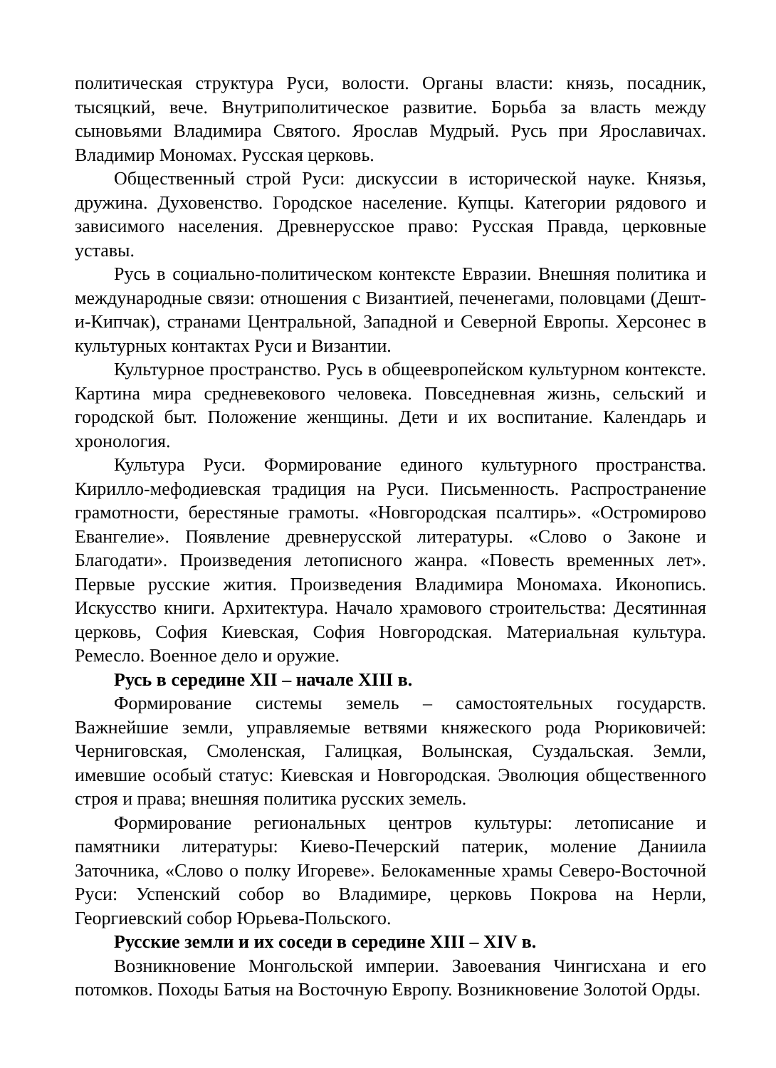политическая структура Руси, волости. Органы власти: князь, посадник, тысяцкий, вече. Внутриполитическое развитие. Борьба за власть между сыновьями Владимира Святого. Ярослав Мудрый. Русь при Ярославичах. Владимир Мономах. Русская церковь.
Общественный строй Руси: дискуссии в исторической науке. Князья, дружина. Духовенство. Городское население. Купцы. Категории рядового и зависимого населения. Древнерусское право: Русская Правда, церковные уставы.
Русь в социально-политическом контексте Евразии. Внешняя политика и международные связи: отношения с Византией, печенегами, половцами (Дешт-и-Кипчак), странами Центральной, Западной и Северной Европы. Херсонес в культурных контактах Руси и Византии.
Культурное пространство. Русь в общеевропейском культурном контексте. Картина мира средневекового человека. Повседневная жизнь, сельский и городской быт. Положение женщины. Дети и их воспитание. Календарь и хронология.
Культура Руси. Формирование единого культурного пространства. Кирилло-мефодиевская традиция на Руси. Письменность. Распространение грамотности, берестяные грамоты. «Новгородская псалтирь». «Остромирово Евангелие». Появление древнерусской литературы. «Слово о Законе и Благодати». Произведения летописного жанра. «Повесть временных лет». Первые русские жития. Произведения Владимира Мономаха. Иконопись. Искусство книги. Архитектура. Начало храмового строительства: Десятинная церковь, София Киевская, София Новгородская. Материальная культура. Ремесло. Военное дело и оружие.
Русь в середине XII – начале XIII в.
Формирование системы земель – самостоятельных государств. Важнейшие земли, управляемые ветвями княжеского рода Рюриковичей: Черниговская, Смоленская, Галицкая, Волынская, Суздальская. Земли, имевшие особый статус: Киевская и Новгородская. Эволюция общественного строя и права; внешняя политика русских земель.
Формирование региональных центров культуры: летописание и памятники литературы: Киево-Печерский патерик, моление Даниила Заточника, «Слово о полку Игореве». Белокаменные храмы Северо-Восточной Руси: Успенский собор во Владимире, церковь Покрова на Нерли, Георгиевский собор Юрьева-Польского.
Русские земли и их соседи в середине XIII – XIV в.
Возникновение Монгольской империи. Завоевания Чингисхана и его потомков. Походы Батыя на Восточную Европу. Возникновение Золотой Орды.